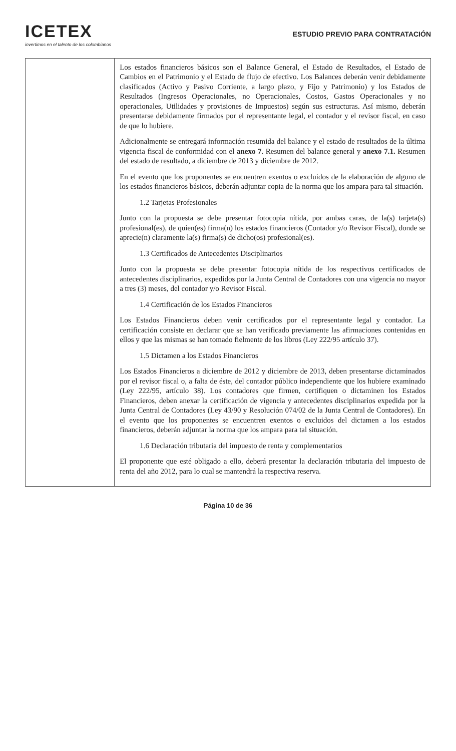ICETEX
invertimos en el talento de los colombianos
ESTUDIO PREVIO PARA CONTRATACIÓN
| | Los estados financieros básicos son el Balance General, el Estado de Resultados, el Estado de Cambios en el Patrimonio y el Estado de flujo de efectivo. Los Balances deberán venir debidamente clasificados (Activo y Pasivo Corriente, a largo plazo, y Fijo y Patrimonio) y los Estados de Resultados (Ingresos Operacionales, no Operacionales, Costos, Gastos Operacionales y no operacionales, Utilidades y provisiones de Impuestos) según sus estructuras. Así mismo, deberán presentarse debidamente firmados por el representante legal, el contador y el revisor fiscal, en caso de que lo hubiere. Adicionalmente se entregará información resumida del balance y el estado de resultados de la última vigencia fiscal de conformidad con el anexo 7 . Resumen del balance general y anexo 7.1. Resumen del estado de resultado, a diciembre de 2013 y diciembre de 2012. En el evento que los proponentes se encuentren exentos o excluidos de la elaboración de alguno de los estados financieros básicos, deberán adjuntar copia de la norma que los ampara para tal situación. 1.2 Tarjetas Profesionales Junto con la propuesta se debe presentar fotocopia nítida, por ambas caras, de la(s) tarjeta(s) profesional(es), de quien(es) firma(n) los estados financieros (Contador y/o Revisor Fiscal), donde se aprecie(n) claramente la(s) firma(s) de dicho(os) profesional(es). 1.3 Certificados de Antecedentes Disciplinarios Junto con la propuesta se debe presentar fotocopia nítida de los respectivos certificados de antecedentes disciplinarios, expedidos por la Junta Central de Contadores con una vigencia no mayor a tres (3) meses, del contador y/o Revisor Fiscal. 1.4 Certificación de los Estados Financieros Los Estados Financieros deben venir certificados por el representante legal y contador. La certificación consiste en declarar que se han verificado previamente las afirmaciones contenidas en ellos y que las mismas se han tomado fielmente de los libros (Ley 222/95 artículo 37). 1.5 Dictamen a los Estados Financieros Los Estados Financieros a diciembre de 2012 y diciembre de 2013, deben presentarse dictaminados por el revisor fiscal o, a falta de éste, del contador público independiente que los hubiere examinado (Ley 222/95, artículo 38). Los contadores que firmen, certifiquen o dictaminen los Estados Financieros, deben anexar la certificación de vigencia y antecedentes disciplinarios expedida por la Junta Central de Contadores (Ley 43/90 y Resolución 074/02 de la Junta Central de Contadores). En el evento que los proponentes se encuentren exentos o excluidos del dictamen a los estados financieros, deberán adjuntar la norma que los ampara para tal situación. 1.6 Declaración tributaria del impuesto de renta y complementarios El proponente que esté obligado a ello, deberá presentar la declaración tributaria del impuesto de renta del año 2012, para lo cual se mantendrá la respectiva reserva. |
Página 10 de 36